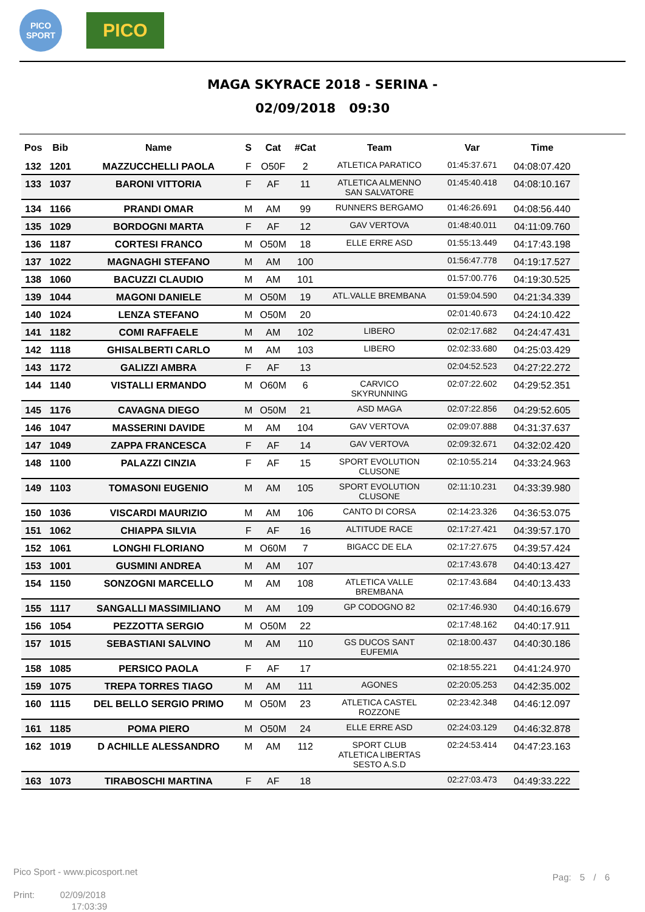PICO SPORT
PICO
MAGA SKYRACE 2018 - SERINA -
02/09/2018 09:30
| Pos | Bib | Name | S | Cat | #Cat | Team | Var | Time |
| --- | --- | --- | --- | --- | --- | --- | --- | --- |
| 132 | 1201 | MAZZUCCHELLI PAOLA | F | O50F | 2 | ATLETICA PARATICO | 01:45:37.671 | 04:08:07.420 |
| 133 | 1037 | BARONI VITTORIA | F | AF | 11 | ATLETICA ALMENNO SAN SALVATORE | 01:45:40.418 | 04:08:10.167 |
| 134 | 1166 | PRANDI OMAR | M | AM | 99 | RUNNERS BERGAMO | 01:46:26.691 | 04:08:56.440 |
| 135 | 1029 | BORDOGNI MARTA | F | AF | 12 | GAV VERTOVA | 01:48:40.011 | 04:11:09.760 |
| 136 | 1187 | CORTESI FRANCO | M | O50M | 18 | ELLE ERRE ASD | 01:55:13.449 | 04:17:43.198 |
| 137 | 1022 | MAGNAGHI STEFANO | M | AM | 100 | | 01:56:47.778 | 04:19:17.527 |
| 138 | 1060 | BACUZZI CLAUDIO | M | AM | 101 | | 01:57:00.776 | 04:19:30.525 |
| 139 | 1044 | MAGONI DANIELE | M | O50M | 19 | ATL.VALLE BREMBANA | 01:59:04.590 | 04:21:34.339 |
| 140 | 1024 | LENZA STEFANO | M | O50M | 20 | | 02:01:40.673 | 04:24:10.422 |
| 141 | 1182 | COMI RAFFAELE | M | AM | 102 | LIBERO | 02:02:17.682 | 04:24:47.431 |
| 142 | 1118 | GHISALBERTI CARLO | M | AM | 103 | LIBERO | 02:02:33.680 | 04:25:03.429 |
| 143 | 1172 | GALIZZI AMBRA | F | AF | 13 | | 02:04:52.523 | 04:27:22.272 |
| 144 | 1140 | VISTALLI ERMANDO | M | O60M | 6 | CARVICO SKYRUNNING | 02:07:22.602 | 04:29:52.351 |
| 145 | 1176 | CAVAGNA DIEGO | M | O50M | 21 | ASD MAGA | 02:07:22.856 | 04:29:52.605 |
| 146 | 1047 | MASSERINI DAVIDE | M | AM | 104 | GAV VERTOVA | 02:09:07.888 | 04:31:37.637 |
| 147 | 1049 | ZAPPA FRANCESCA | F | AF | 14 | GAV VERTOVA | 02:09:32.671 | 04:32:02.420 |
| 148 | 1100 | PALAZZI CINZIA | F | AF | 15 | SPORT EVOLUTION CLUSONE | 02:10:55.214 | 04:33:24.963 |
| 149 | 1103 | TOMASONI EUGENIO | M | AM | 105 | SPORT EVOLUTION CLUSONE | 02:11:10.231 | 04:33:39.980 |
| 150 | 1036 | VISCARDI MAURIZIO | M | AM | 106 | CANTO DI CORSA | 02:14:23.326 | 04:36:53.075 |
| 151 | 1062 | CHIAPPA SILVIA | F | AF | 16 | ALTITUDE RACE | 02:17:27.421 | 04:39:57.170 |
| 152 | 1061 | LONGHI FLORIANO | M | O60M | 7 | BIGACC DE ELA | 02:17:27.675 | 04:39:57.424 |
| 153 | 1001 | GUSMINI ANDREA | M | AM | 107 | | 02:17:43.678 | 04:40:13.427 |
| 154 | 1150 | SONZOGNI MARCELLO | M | AM | 108 | ATLETICA VALLE BREMBANA | 02:17:43.684 | 04:40:13.433 |
| 155 | 1117 | SANGALLI MASSIMILIANO | M | AM | 109 | GP CODOGNO 82 | 02:17:46.930 | 04:40:16.679 |
| 156 | 1054 | PEZZOTTA SERGIO | M | O50M | 22 | | 02:17:48.162 | 04:40:17.911 |
| 157 | 1015 | SEBASTIANI SALVINO | M | AM | 110 | GS DUCOS SANT EUFEMIA | 02:18:00.437 | 04:40:30.186 |
| 158 | 1085 | PERSICO PAOLA | F | AF | 17 | | 02:18:55.221 | 04:41:24.970 |
| 159 | 1075 | TREPA TORRES TIAGO | M | AM | 111 | AGONES | 02:20:05.253 | 04:42:35.002 |
| 160 | 1115 | DEL BELLO SERGIO PRIMO | M | O50M | 23 | ATLETICA CASTEL ROZZONE | 02:23:42.348 | 04:46:12.097 |
| 161 | 1185 | POMA PIERO | M | O50M | 24 | ELLE ERRE ASD | 02:24:03.129 | 04:46:32.878 |
| 162 | 1019 | D ACHILLE ALESSANDRO | M | AM | 112 | SPORT CLUB ATLETICA LIBERTAS SESTO A.S.D | 02:24:53.414 | 04:47:23.163 |
| 163 | 1073 | TIRABOSCHI MARTINA | F | AF | 18 | | 02:27:03.473 | 04:49:33.222 |
Pico Sport - www.picosport.net
Print: 02/09/2018
17:03:39
Pag: 5 / 6